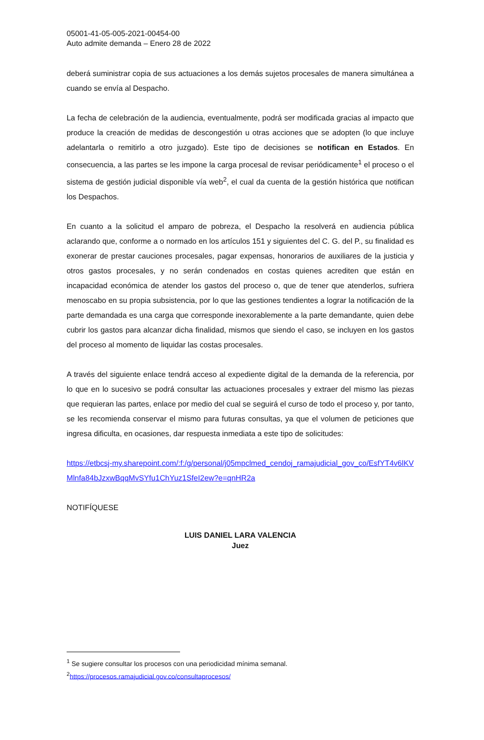05001-41-05-005-2021-00454-00
Auto admite demanda – Enero 28 de 2022
deberá suministrar copia de sus actuaciones a los demás sujetos procesales de manera simultánea a cuando se envía al Despacho.
La fecha de celebración de la audiencia, eventualmente, podrá ser modificada gracias al impacto que produce la creación de medidas de descongestión u otras acciones que se adopten (lo que incluye adelantarla o remitirlo a otro juzgado). Este tipo de decisiones se notifican en Estados. En consecuencia, a las partes se les impone la carga procesal de revisar periódicamente<sup>1</sup> el proceso o el sistema de gestión judicial disponible vía web<sup>2</sup>, el cual da cuenta de la gestión histórica que notifican los Despachos.
En cuanto a la solicitud el amparo de pobreza, el Despacho la resolverá en audiencia pública aclarando que, conforme a o normado en los artículos 151 y siguientes del C. G. del P., su finalidad es exonerar de prestar cauciones procesales, pagar expensas, honorarios de auxiliares de la justicia y otros gastos procesales, y no serán condenados en costas quienes acrediten que están en incapacidad económica de atender los gastos del proceso o, que de tener que atenderlos, sufriera menoscabo en su propia subsistencia, por lo que las gestiones tendientes a lograr la notificación de la parte demandada es una carga que corresponde inexorablemente a la parte demandante, quien debe cubrir los gastos para alcanzar dicha finalidad, mismos que siendo el caso, se incluyen en los gastos del proceso al momento de liquidar las costas procesales.
A través del siguiente enlace tendrá acceso al expediente digital de la demanda de la referencia, por lo que en lo sucesivo se podrá consultar las actuaciones procesales y extraer del mismo las piezas que requieran las partes, enlace por medio del cual se seguirá el curso de todo el proceso y, por tanto, se les recomienda conservar el mismo para futuras consultas, ya que el volumen de peticiones que ingresa dificulta, en ocasiones, dar respuesta inmediata a este tipo de solicitudes:
https://etbcsj-my.sharepoint.com/:f:/g/personal/j05mpclmed_cendoj_ramajudicial_gov_co/EsfYT4v6lKVMlnfa84bJzxwBqqMvSYfu1ChYuz1SfeI2ew?e=qnHR2a
NOTIFÍQUESE
LUIS DANIEL LARA VALENCIA
Juez
<sup>1</sup> Se sugiere consultar los procesos con una periodicidad mínima semanal.
<sup>2</sup> https://procesos.ramajudicial.gov.co/consultaprocesos/